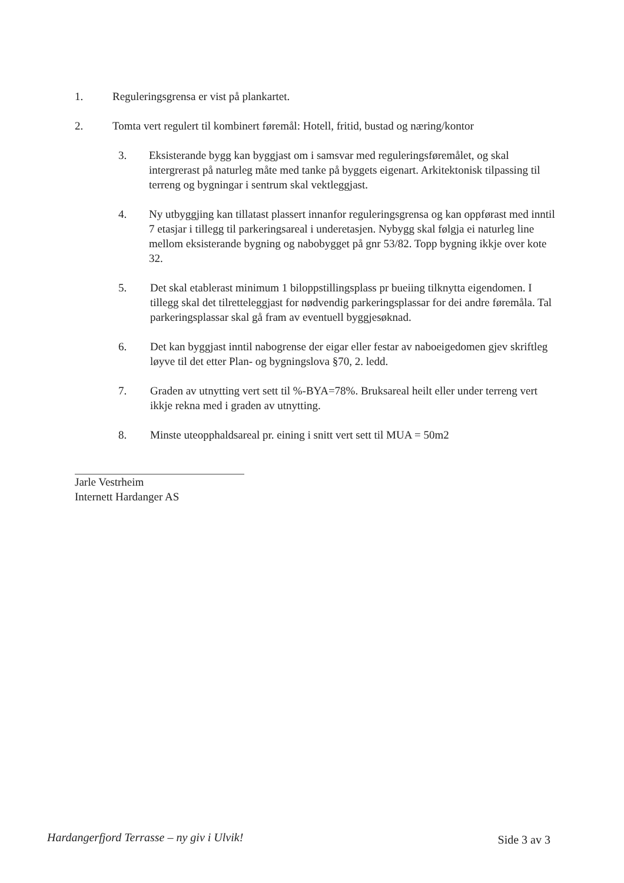1. Reguleringsgrensa er vist på plankartet.
2. Tomta vert regulert til kombinert føremål: Hotell, fritid, bustad og næring/kontor
3. Eksisterande bygg kan byggjast om i samsvar med reguleringsføremålet, og skal intergrerast på naturleg måte med tanke på byggets eigenart. Arkitektonisk tilpassing til terreng og bygningar i sentrum skal vektleggjast.
4. Ny utbyggjing kan tillatast plassert innanfor reguleringsgrensa og kan oppførast med inntil 7 etasjar i tillegg til parkeringsareal i underetasjen. Nybygg skal følgja ei naturleg line mellom eksisterande bygning og nabobygget på gnr 53/82. Topp bygning ikkje over kote 32.
5. Det skal etablerast minimum 1 biloppstillingsplass pr bueiing tilknytta eigendomen. I tillegg skal det tilretteleggjast for nødvendig parkeringsplassar for dei andre føremåla. Tal parkeringsplassar skal gå fram av eventuell byggjesøknad.
6. Det kan byggjast inntil nabogrense der eigar eller festar av naboeigedomen gjev skriftleg løyve til det etter Plan- og bygningslova §70, 2. ledd.
7. Graden av utnytting vert sett til %-BYA=78%. Bruksareal heilt eller under terreng vert ikkje rekna med i graden av utnytting.
8. Minste uteopphaldsareal pr. eining i snitt vert sett til MUA = 50m2
Jarle Vestrheim
Internett Hardanger AS
Hardangerfjord Terrasse – ny giv i Ulvik! Side 3 av 3